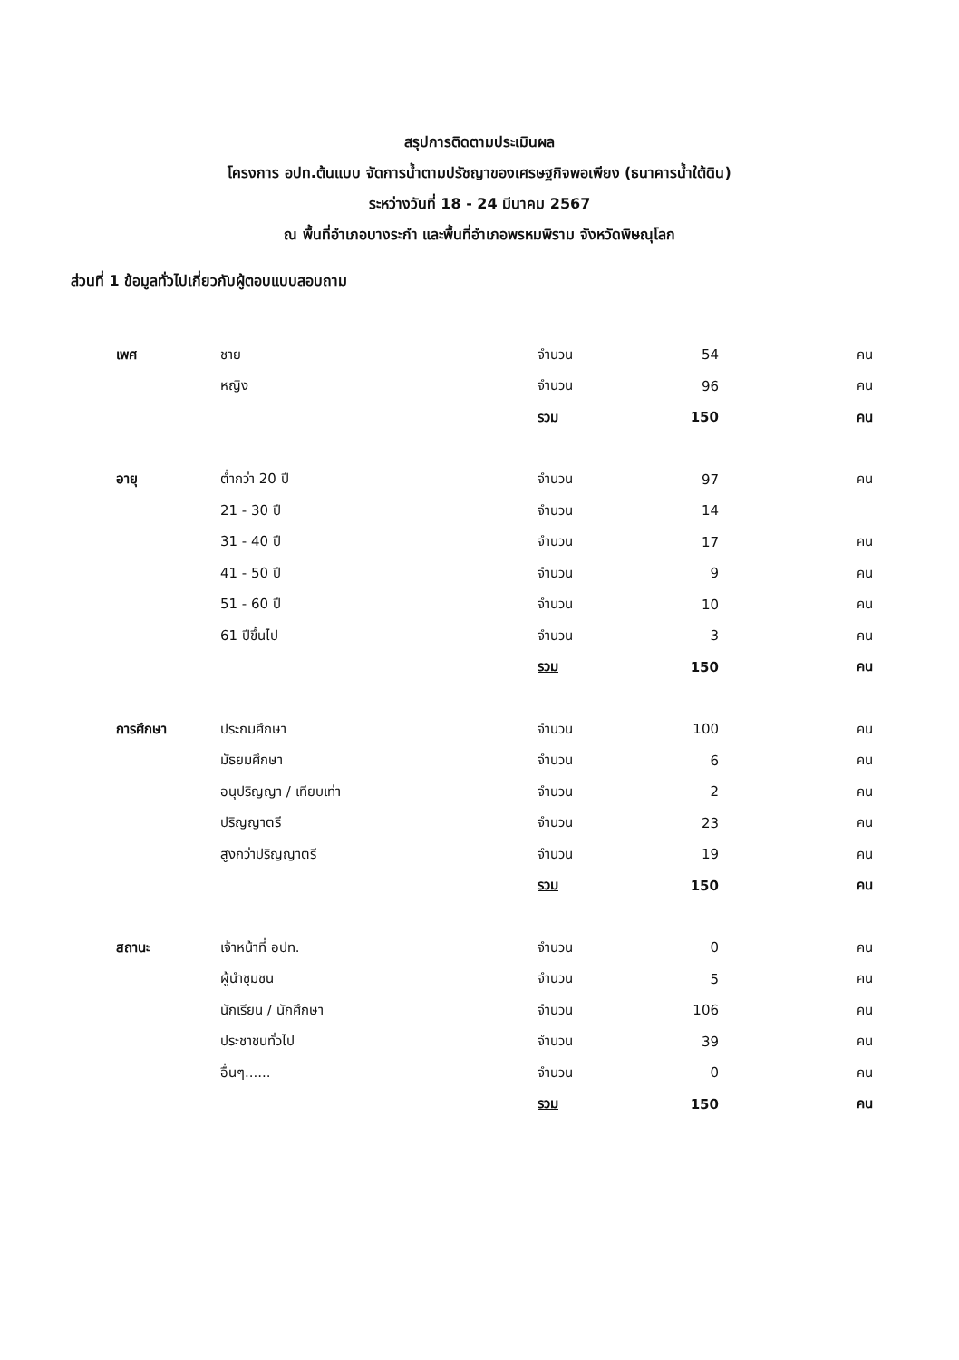สรุปการติดตามประเมินผล
โครงการ อปท.ต้นแบบ จัดการน้ำตามปรัชญาของเศรษฐกิจพอเพียง (ธนาคารน้ำใต้ดิน)
ระหว่างวันที่ 18 - 24 มีนาคม 2567
ณ พื้นที่อำเภอบางระกำ และพื้นที่อำเภอพรหมพิราม จังหวัดพิษณุโลก
ส่วนที่ 1 ข้อมูลทั่วไปเกี่ยวกับผู้ตอบแบบสอบถาม
| เพศ | ชาย | จำนวน | 54 | คน |
| | หญิง | จำนวน | 96 | คน |
| | | รวม | 150 | คน |
| อายุ | ต่ำกว่า 20 ปี | จำนวน | 97 | คน |
| | 21 - 30 ปี | จำนวน | 14 | |
| | 31 - 40 ปี | จำนวน | 17 | คน |
| | 41 - 50 ปี | จำนวน | 9 | คน |
| | 51 - 60 ปี | จำนวน | 10 | คน |
| | 61 ปีขึ้นไป | จำนวน | 3 | คน |
| | | รวม | 150 | คน |
| การศึกษา | ประถมศึกษา | จำนวน | 100 | คน |
| | มัธยมศึกษา | จำนวน | 6 | คน |
| | อนุปริญญา / เทียบเท่า | จำนวน | 2 | คน |
| | ปริญญาตรี | จำนวน | 23 | คน |
| | สูงกว่าปริญญาตรี | จำนวน | 19 | คน |
| | | รวม | 150 | คน |
| สถานะ | เจ้าหน้าที่ อปท. | จำนวน | 0 | คน |
| | ผู้นำชุมชน | จำนวน | 5 | คน |
| | นักเรียน / นักศึกษา | จำนวน | 106 | คน |
| | ประชาชนทั่วไป | จำนวน | 39 | คน |
| | อื่นๆ...... | จำนวน | 0 | คน |
| | | รวม | 150 | คน |